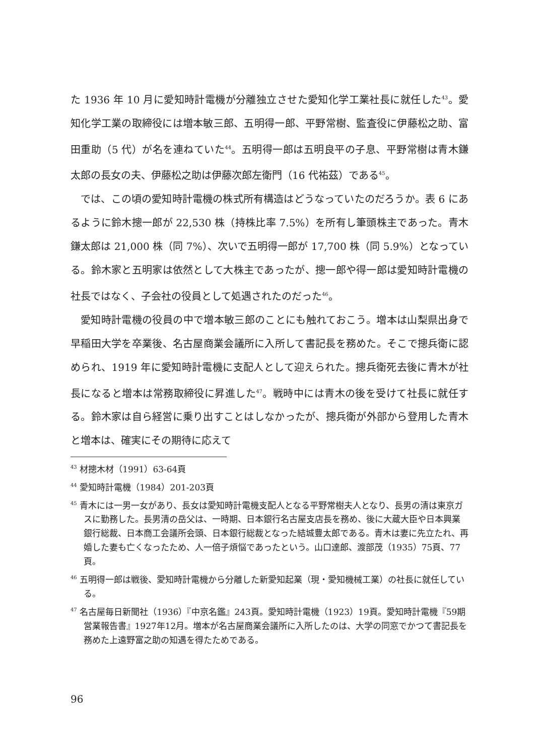た 1936 年 10 月に愛知時計電機が分離独立させた愛知化学工業社長に就任した<sup>43</sup>。愛知化学工業の取締役には増本敏三郎、五明得一郎、平野常樹、監査役に伊藤松之助、富田重助（5 代）が名を連ねていた<sup>44</sup>。五明得一郎は五明良平の子息、平野常樹は青木鎌太郎の長女の夫、伊藤松之助は伊藤次郎左衛門（16 代祐茲）である<sup>45</sup>。
では、この頃の愛知時計電機の株式所有構造はどうなっていたのだろうか。表 6 にあるように鈴木摠一郎が 22,530 株（持株比率 7.5%）を所有し筆頭株主であった。青木鎌太郎は 21,000 株（同 7%）、次いで五明得一郎が 17,700 株（同 5.9%）となっている。鈴木家と五明家は依然として大株主であったが、摠一郎や得一郎は愛知時計電機の社長ではなく、子会社の役員として処遇されたのだった<sup>46</sup>。
愛知時計電機の役員の中で増本敏三郎のことにも触れておこう。増本は山梨県出身で早稲田大学を卒業後、名古屋商業会議所に入所して書記長を務めた。そこで摠兵衛に認められ、1919 年に愛知時計電機に支配人として迎えられた。摠兵衛死去後に青木が社長になると増本は常務取締役に昇進した<sup>47</sup>。戦時中には青木の後を受けて社長に就任する。鈴木家は自ら経営に乗り出すことはしなかったが、摠兵衛が外部から登用した青木と増本は、確実にその期待に応えて
<sup>43</sup> 材摠木材（1991）63-64頁
<sup>44</sup> 愛知時計電機（1984）201-203頁
<sup>45</sup> 青木には一男一女があり、長女は愛知時計電機支配人となる平野常樹夫人となり、長男の清は東京ガスに勤務した。長男清の岳父は、一時期、日本銀行名古屋支店長を務め、後に大蔵大臣や日本興業銀行総裁、日本商工会議所会頭、日本銀行総裁となった結城豊太郎である。青木は妻に先立たれ、再婚した妻も亡くなったため、人一倍子煩悩であったという。山口達郎、渡部茂（1935）75頁、77頁。
<sup>46</sup> 五明得一郎は戦後、愛知時計電機から分離した新愛知起業（現・愛知機械工業）の社長に就任している。
<sup>47</sup> 名古屋毎日新聞社（1936）『中京名鑑』243頁。愛知時計電機（1923）19頁。愛知時計電機『59期営業報告書』1927年12月。増本が名古屋商業会議所に入所したのは、大学の同窓でかつて書記長を務めた上遠野富之助の知遇を得たためである。
96